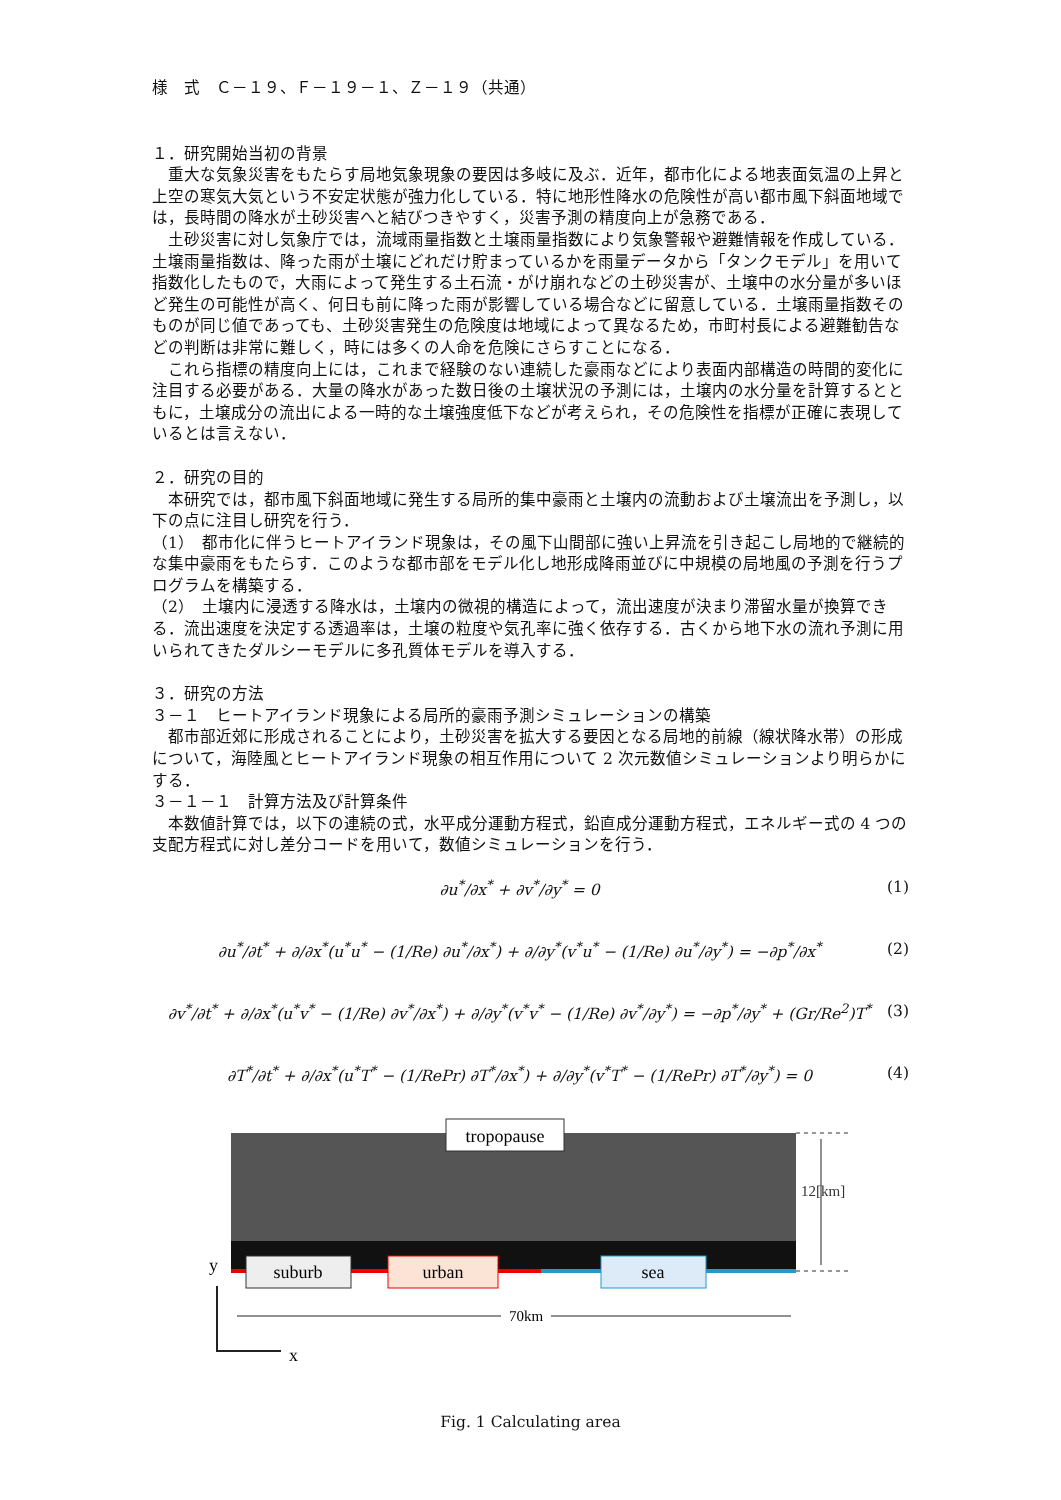様　式　Ｃ－１９、Ｆ－１９－１、Ｚ－１９（共通）
１．研究開始当初の背景
重大な気象災害をもたらす局地気象現象の要因は多岐に及ぶ．近年，都市化による地表面気温の上昇と上空の寒気大気という不安定状態が強力化している．特に地形性降水の危険性が高い都市風下斜面地域では，長時間の降水が土砂災害へと結びつきやすく，災害予測の精度向上が急務である．
土砂災害に対し気象庁では，流域雨量指数と土壌雨量指数により気象警報や避難情報を作成している．土壌雨量指数は、降った雨が土壌にどれだけ貯まっているかを雨量データから「タンクモデル」を用いて指数化したもので，大雨によって発生する土石流・がけ崩れなどの土砂災害が、土壌中の水分量が多いほど発生の可能性が高く、何日も前に降った雨が影響している場合などに留意している．土壌雨量指数そのものが同じ値であっても、土砂災害発生の危険度は地域によって異なるため，市町村長による避難勧告などの判断は非常に難しく，時には多くの人命を危険にさらすことになる．
これら指標の精度向上には，これまで経験のない連続した豪雨などにより表面内部構造の時間的変化に注目する必要がある．大量の降水があった数日後の土壌状況の予測には，土壌内の水分量を計算するとともに，土壌成分の流出による一時的な土壌強度低下などが考えられ，その危険性を指標が正確に表現しているとは言えない．
２．研究の目的
本研究では，都市風下斜面地域に発生する局所的集中豪雨と土壌内の流動および土壌流出を予測し，以下の点に注目し研究を行う．
（1）　都市化に伴うヒートアイランド現象は，その風下山間部に強い上昇流を引き起こし局地的で継続的な集中豪雨をもたらす．このような都市部をモデル化し地形成降雨並びに中規模の局地風の予測を行うプログラムを構築する．
（2）　土壌内に浸透する降水は，土壌内の微視的構造によって，流出速度が決まり滞留水量が換算できる．流出速度を決定する透過率は，土壌の粒度や気孔率に強く依存する．古くから地下水の流れ予測に用いられてきたダルシーモデルに多孔質体モデルを導入する．
３．研究の方法
３－１　ヒートアイランド現象による局所的豪雨予測シミュレーションの構築
都市部近郊に形成されることにより，土砂災害を拡大する要因となる局地的前線（線状降水帯）の形成について，海陸風とヒートアイランド現象の相互作用について 2 次元数値シミュレーションより明らかにする．
３－１－１　計算方法及び計算条件
本数値計算では，以下の連続の式，水平成分運動方程式，鉛直成分運動方程式，エネルギー式の 4 つの支配方程式に対し差分コードを用いて，数値シミュレーションを行う．
∂u<sup>*</sup>/∂x<sup>*</sup> + ∂v<sup>*</sup>/∂y<sup>*</sup> = 0 (1)
∂u<sup>*</sup>/∂t<sup>*</sup> + ∂/∂x<sup>*</sup>(u<sup>*</sup>u<sup>*</sup> − (1/Re) ∂u<sup>*</sup>/∂x<sup>*</sup>) + ∂/∂y<sup>*</sup>(v<sup>*</sup>u<sup>*</sup> − (1/Re) ∂u<sup>*</sup>/∂y<sup>*</sup>) = −∂p<sup>*</sup>/∂x<sup>*</sup> (2)
∂v<sup>*</sup>/∂t<sup>*</sup> + ∂/∂x<sup>*</sup>(u<sup>*</sup>v<sup>*</sup> − (1/Re) ∂v<sup>*</sup>/∂x<sup>*</sup>) + ∂/∂y<sup>*</sup>(v<sup>*</sup>v<sup>*</sup> − (1/Re) ∂v<sup>*</sup>/∂y<sup>*</sup>) = −∂p<sup>*</sup>/∂y<sup>*</sup> + (Gr/Re<sup>2</sup>)T<sup>*</sup> (3)
∂T<sup>*</sup>/∂t<sup>*</sup> + ∂/∂x<sup>*</sup>(u<sup>*</sup>T<sup>*</sup> − (1/RePr) ∂T<sup>*</sup>/∂x<sup>*</sup>) + ∂/∂y<sup>*</sup>(v<sup>*</sup>T<sup>*</sup> − (1/RePr) ∂T<sup>*</sup>/∂y<sup>*</sup>) = 0 (4)
tropopause
suburb
urban
sea
12[km]
70km
y
x
Fig. 1 Calculating area